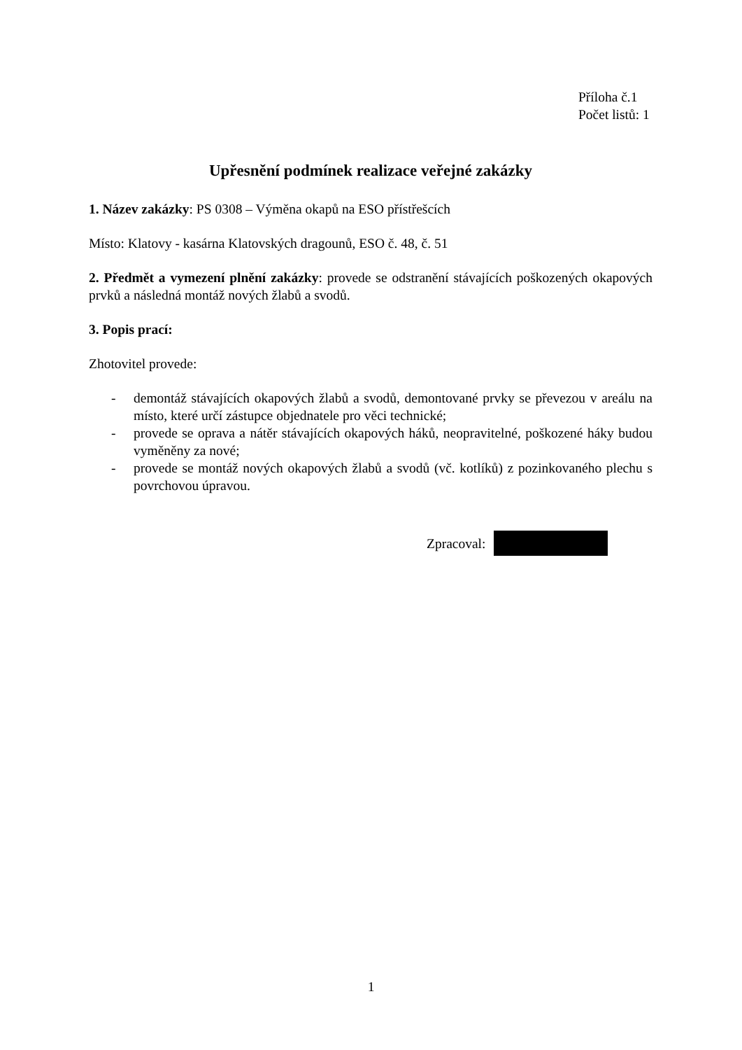Příloha č.1
Počet listů: 1
Upřesnění podmínek realizace veřejné zakázky
1. Název zakázky: PS 0308 – Výměna okapů na ESO přístřešcích
Místo: Klatovy - kasárna Klatovských dragounů, ESO č. 48, č. 51
2. Předmět a vymezení plnění zakázky: provede se odstranění stávajících poškozených okapových prvků a následná montáž nových žlabů a svodů.
3. Popis prací:
Zhotovitel provede:
- demontáž stávajících okapových žlabů a svodů, demontované prvky se převezou v areálu na místo, které určí zástupce objednatele pro věci technické;
- provede se oprava a nátěr stávajících okapových háků, neopravitelné, poškozené háky budou vyměněny za nové;
- provede se montáž nových okapových žlabů a svodů (vč. kotlíků) z pozinkovaného plechu s povrchovou úpravou.
Zpracoval:
1